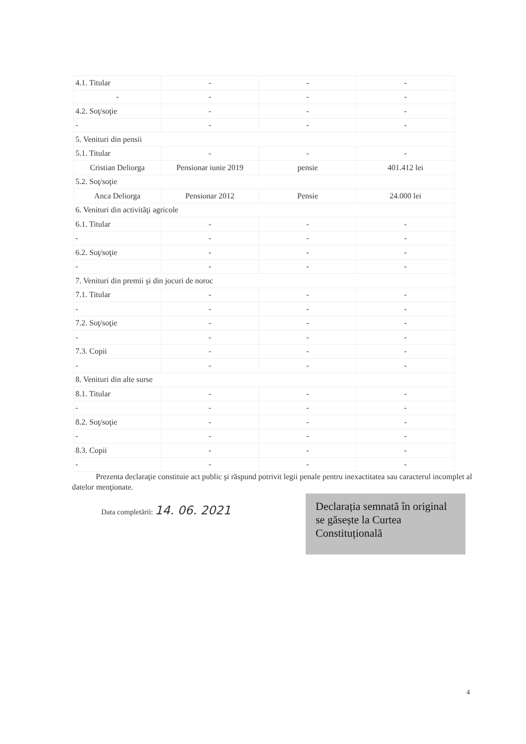| 4.1. Titular | - | - | - |
| - | - | - | - |
| 4.2. Soţ/soţie | - | - | - |
| - | - | - | - |
| 5. Venituri din pensii | | | |
| 5.1. Titular | - | - | - |
| Cristian Deliorga | Pensionar iunie 2019 | pensie | 401.412 lei |
| 5.2. Soţ/soţie | | | |
| Anca Deliorga | Pensionar 2012 | Pensie | 24.000 lei |
| 6. Venituri din activităţi agricole | | | |
| 6.1. Titular | - | - | - |
| - | - | - | - |
| 6.2. Soţ/soţie | - | - | - |
| - | - | - | - |
| 7. Venituri din premii şi din jocuri de noroc | | | |
| 7.1. Titular | - | - | - |
| - | - | - | - |
| 7.2. Soţ/soţie | - | - | - |
| - | - | - | - |
| 7.3. Copii | - | - | - |
| - | - | - | - |
| 8. Venituri din alte surse | | | |
| 8.1. Titular | - | - | - |
| - | - | - | - |
| 8.2. Soţ/soţie | - | - | - |
| - | - | - | - |
| 8.3. Copii | - | - | - |
| - | - | - | - |
Prezenta declaraţie constituie act public şi răspund potrivit legii penale pentru inexactitatea sau caracterul incomplet al datelor menţionate.
Data completării: 14. 06. 2021
Declarația semnată în original se găsește la Curtea Constituțională
4